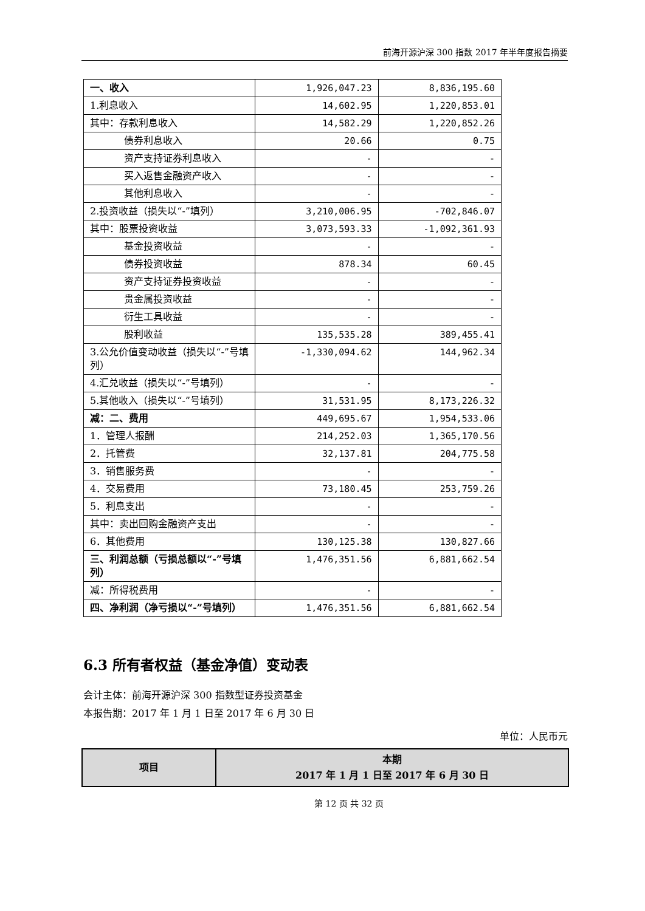前海开源沪深 300 指数 2017 年半年度报告摘要
| 一、收入 | 1,926,047.23 | 8,836,195.60 |
| 1.利息收入 | 14,602.95 | 1,220,853.01 |
| 其中：存款利息收入 | 14,582.29 | 1,220,852.26 |
| 债券利息收入 | 20.66 | 0.75 |
| 资产支持证券利息收入 | - | - |
| 买入返售金融资产收入 | - | - |
| 其他利息收入 | - | - |
| 2.投资收益（损失以“-”填列） | 3,210,006.95 | -702,846.07 |
| 其中：股票投资收益 | 3,073,593.33 | -1,092,361.93 |
| 基金投资收益 | - | - |
| 债券投资收益 | 878.34 | 60.45 |
| 资产支持证券投资收益 | - | - |
| 贵金属投资收益 | - | - |
| 衍生工具收益 | - | - |
| 股利收益 | 135,535.28 | 389,455.41 |
| 3.公允价值变动收益（损失以“-”号填列） | -1,330,094.62 | 144,962.34 |
| 4.汇兑收益（损失以“-”号填列） | - | - |
| 5.其他收入（损失以“-”号填列） | 31,531.95 | 8,173,226.32 |
| 减：二、费用 | 449,695.67 | 1,954,533.06 |
| 1．管理人报酬 | 214,252.03 | 1,365,170.56 |
| 2．托管费 | 32,137.81 | 204,775.58 |
| 3．销售服务费 | - | - |
| 4．交易费用 | 73,180.45 | 253,759.26 |
| 5．利息支出 | - | - |
| 其中：卖出回购金融资产支出 | - | - |
| 6．其他费用 | 130,125.38 | 130,827.66 |
| 三、利润总额（亏损总额以“-”号填列） | 1,476,351.56 | 6,881,662.54 |
| 减：所得税费用 | - | - |
| 四、净利润（净亏损以“-”号填列） | 1,476,351.56 | 6,881,662.54 |
6.3 所有者权益（基金净值）变动表
会计主体：前海开源沪深 300 指数型证券投资基金
本报告期：2017 年 1 月 1 日至 2017 年 6 月 30 日
单位：人民币元
| 项目 | 本期 2017 年 1 月 1 日至 2017 年 6 月 30 日 |
第 12 页 共 32 页